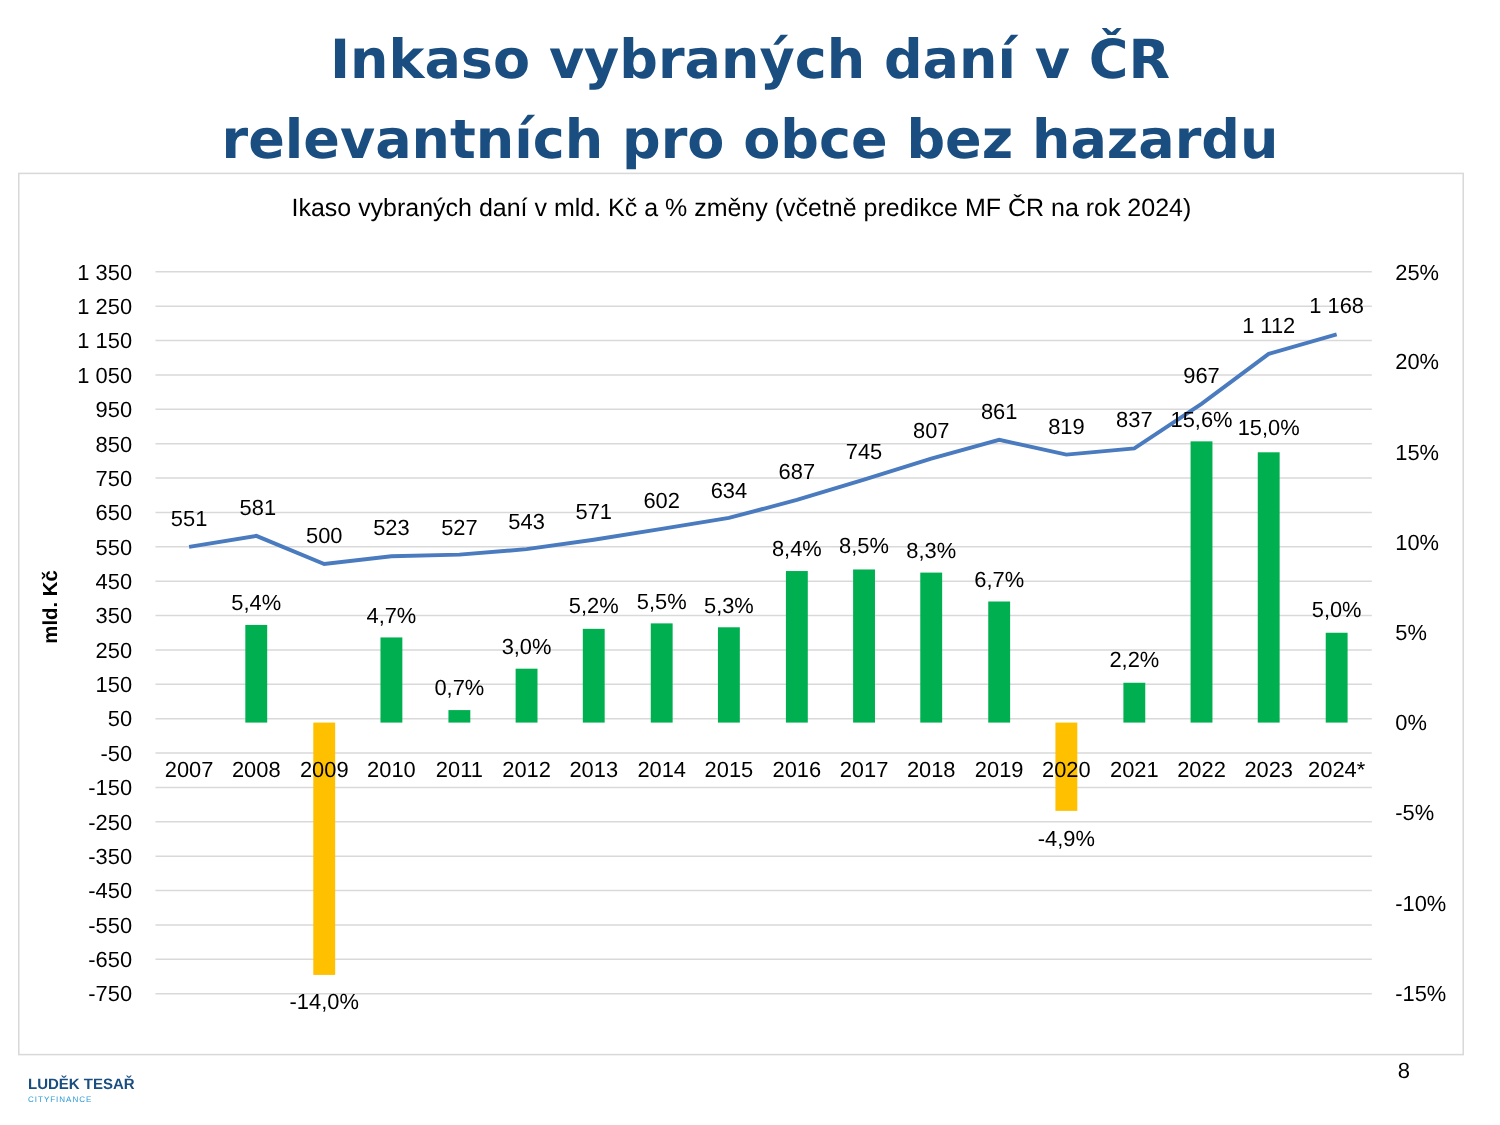Inkaso vybraných daní v ČR
relevantních pro obce bez hazardu
Ikaso vybraných daní v mld. Kč a % změny (včetně predikce MF ČR na rok 2024)
1 350
1 250
1 150
1 050
950
850
750
650
550
450
350
250
150
50
-50
-150
-250
-350
-450
-550
-650
-750
mld. Kč
25%
20%
15%
10%
5%
0%
-5%
-10%
-15%
2007
2008
2009
2010
2011
2012
2013
2014
2015
2016
2017
2018
2019
2020
2021
2022
2023
2024*
551
581
500
523
527
543
571
602
634
687
745
807
861
819
837
967
1 112
1 168
5,4%
-14,0%
4,7%
0,7%
3,0%
5,2%
5,5%
5,3%
8,4%
8,5%
8,3%
6,7%
-4,9%
2,2%
15,6%
15,0%
5,0%
LUDĚK TESAŘ
CITYFINANCE
8